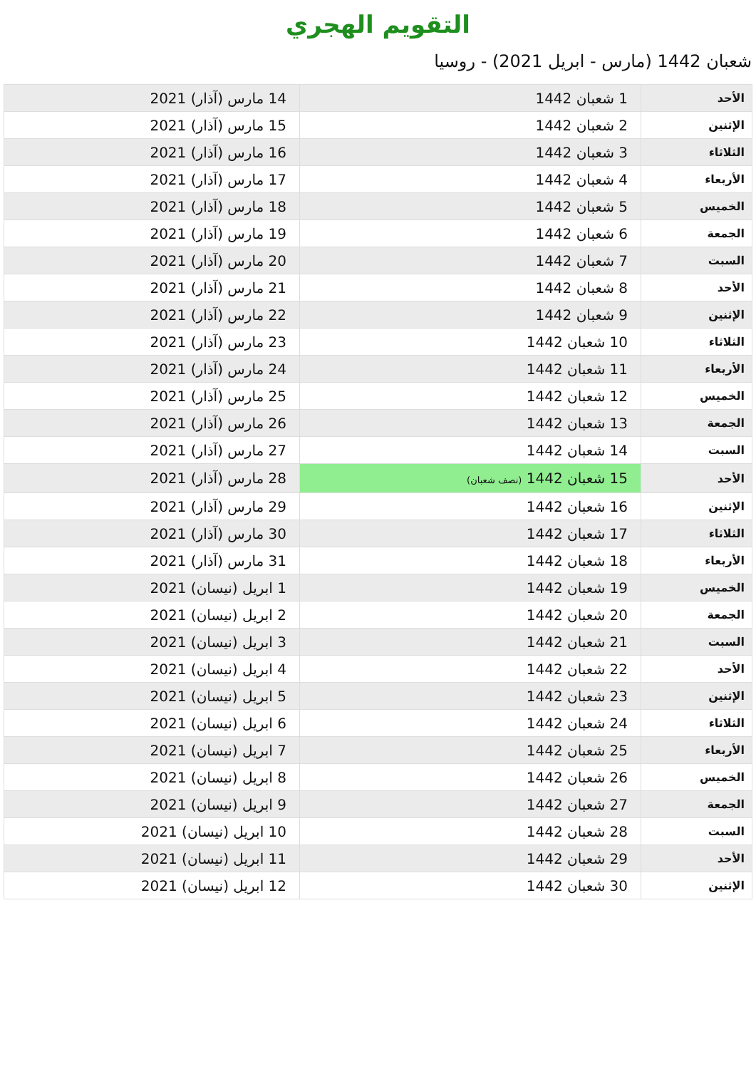التقويم الهجري
شعبان 1442 (مارس - ابريل 2021) - روسيا
| الأحد | 1 شعبان 1442 | 14 مارس (آذار) 2021 |
| الإثنين | 2 شعبان 1442 | 15 مارس (آذار) 2021 |
| الثلاثاء | 3 شعبان 1442 | 16 مارس (آذار) 2021 |
| الأربعاء | 4 شعبان 1442 | 17 مارس (آذار) 2021 |
| الخميس | 5 شعبان 1442 | 18 مارس (آذار) 2021 |
| الجمعة | 6 شعبان 1442 | 19 مارس (آذار) 2021 |
| السبت | 7 شعبان 1442 | 20 مارس (آذار) 2021 |
| الأحد | 8 شعبان 1442 | 21 مارس (آذار) 2021 |
| الإثنين | 9 شعبان 1442 | 22 مارس (آذار) 2021 |
| الثلاثاء | 10 شعبان 1442 | 23 مارس (آذار) 2021 |
| الأربعاء | 11 شعبان 1442 | 24 مارس (آذار) 2021 |
| الخميس | 12 شعبان 1442 | 25 مارس (آذار) 2021 |
| الجمعة | 13 شعبان 1442 | 26 مارس (آذار) 2021 |
| السبت | 14 شعبان 1442 | 27 مارس (آذار) 2021 |
| الأحد | 15 شعبان 1442 (نصف شعبان) | 28 مارس (آذار) 2021 |
| الإثنين | 16 شعبان 1442 | 29 مارس (آذار) 2021 |
| الثلاثاء | 17 شعبان 1442 | 30 مارس (آذار) 2021 |
| الأربعاء | 18 شعبان 1442 | 31 مارس (آذار) 2021 |
| الخميس | 19 شعبان 1442 | 1 ابريل (نيسان) 2021 |
| الجمعة | 20 شعبان 1442 | 2 ابريل (نيسان) 2021 |
| السبت | 21 شعبان 1442 | 3 ابريل (نيسان) 2021 |
| الأحد | 22 شعبان 1442 | 4 ابريل (نيسان) 2021 |
| الإثنين | 23 شعبان 1442 | 5 ابريل (نيسان) 2021 |
| الثلاثاء | 24 شعبان 1442 | 6 ابريل (نيسان) 2021 |
| الأربعاء | 25 شعبان 1442 | 7 ابريل (نيسان) 2021 |
| الخميس | 26 شعبان 1442 | 8 ابريل (نيسان) 2021 |
| الجمعة | 27 شعبان 1442 | 9 ابريل (نيسان) 2021 |
| السبت | 28 شعبان 1442 | 10 ابريل (نيسان) 2021 |
| الأحد | 29 شعبان 1442 | 11 ابريل (نيسان) 2021 |
| الإثنين | 30 شعبان 1442 | 12 ابريل (نيسان) 2021 |